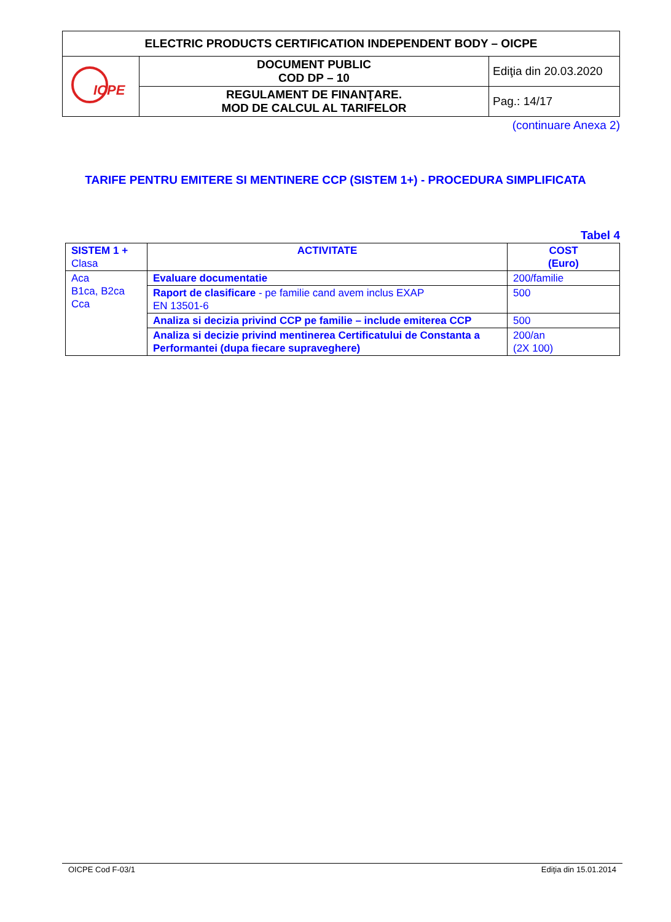| ELECTRIC PRODUCTS CERTIFICATION INDEPENDENT BODY – OICPE | | |
| ICPE | DOCUMENT PUBLIC COD DP – 10 | Ediţia din 20.03.2020 |
| | REGULAMENT DE FINANŢARE. MOD DE CALCUL AL TARIFELOR | Pag.: 14/17 |
(continuare Anexa 2)
TARIFE PENTRU EMITERE SI MENTINERE CCP (SISTEM 1+) - PROCEDURA SIMPLIFICATA
Tabel 4
| SISTEM 1 + Clasa | ACTIVITATE | COST (Euro) |
| --- | --- | --- |
| Aca B1ca, B2ca Cca | Evaluare documentatie | 200/familie |
| | Raport de clasificare - pe familie cand avem inclus EXAP EN 13501-6 | 500 |
| | Analiza si decizia privind CCP pe familie – include emiterea CCP | 500 |
| | Analiza si decizie privind mentinerea Certificatului de Constanta a Performantei (dupa fiecare supraveghere) | 200/an (2X 100) |
OICPE Cod F-03/1 Ediţia din 15.01.2014